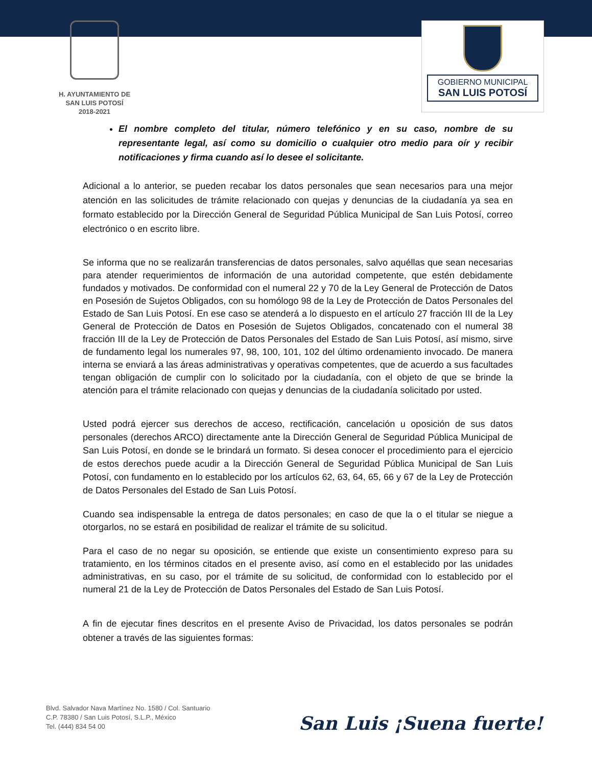H. AYUNTAMIENTO DE
SAN LUIS POTOSÍ
2018-2021
GOBIERNO MUNICIPAL
SAN LUIS POTOSÍ
El nombre completo del titular, número telefónico y en su caso, nombre de su representante legal, así como su domicilio o cualquier otro medio para oír y recibir notificaciones y firma cuando así lo desee el solicitante.
Adicional a lo anterior, se pueden recabar los datos personales que sean necesarios para una mejor atención en las solicitudes de trámite relacionado con quejas y denuncias de la ciudadanía ya sea en formato establecido por la Dirección General de Seguridad Pública Municipal de San Luis Potosí, correo electrónico o en escrito libre.
Se informa que no se realizarán transferencias de datos personales, salvo aquéllas que sean necesarias para atender requerimientos de información de una autoridad competente, que estén debidamente fundados y motivados. De conformidad con el numeral 22 y 70 de la Ley General de Protección de Datos en Posesión de Sujetos Obligados, con su homólogo 98 de la Ley de Protección de Datos Personales del Estado de San Luis Potosí. En ese caso se atenderá a lo dispuesto en el artículo 27 fracción III de la Ley General de Protección de Datos en Posesión de Sujetos Obligados, concatenado con el numeral 38 fracción III de la Ley de Protección de Datos Personales del Estado de San Luis Potosí, así mismo, sirve de fundamento legal los numerales 97, 98, 100, 101, 102 del último ordenamiento invocado. De manera interna se enviará a las áreas administrativas y operativas competentes, que de acuerdo a sus facultades tengan obligación de cumplir con lo solicitado por la ciudadanía, con el objeto de que se brinde la atención para el trámite relacionado con quejas y denuncias de la ciudadanía solicitado por usted.
Usted podrá ejercer sus derechos de acceso, rectificación, cancelación u oposición de sus datos personales (derechos ARCO) directamente ante la Dirección General de Seguridad Pública Municipal de San Luis Potosí, en donde se le brindará un formato. Si desea conocer el procedimiento para el ejercicio de estos derechos puede acudir a la Dirección General de Seguridad Pública Municipal de San Luis Potosí, con fundamento en lo establecido por los artículos 62, 63, 64, 65, 66 y 67 de la Ley de Protección de Datos Personales del Estado de San Luis Potosí.
Cuando sea indispensable la entrega de datos personales; en caso de que la o el titular se niegue a otorgarlos, no se estará en posibilidad de realizar el trámite de su solicitud.
Para el caso de no negar su oposición, se entiende que existe un consentimiento expreso para su tratamiento, en los términos citados en el presente aviso, así como en el establecido por las unidades administrativas, en su caso, por el trámite de su solicitud, de conformidad con lo establecido por el numeral 21 de la Ley de Protección de Datos Personales del Estado de San Luis Potosí.
A fin de ejecutar fines descritos en el presente Aviso de Privacidad, los datos personales se podrán obtener a través de las siguientes formas:
Blvd. Salvador Nava Martínez No. 1580 / Col. Santuario
C.P. 78380 / San Luis Potosí, S.L.P., México
Tel. (444) 834 54 00
San Luis ¡Suena fuerte!